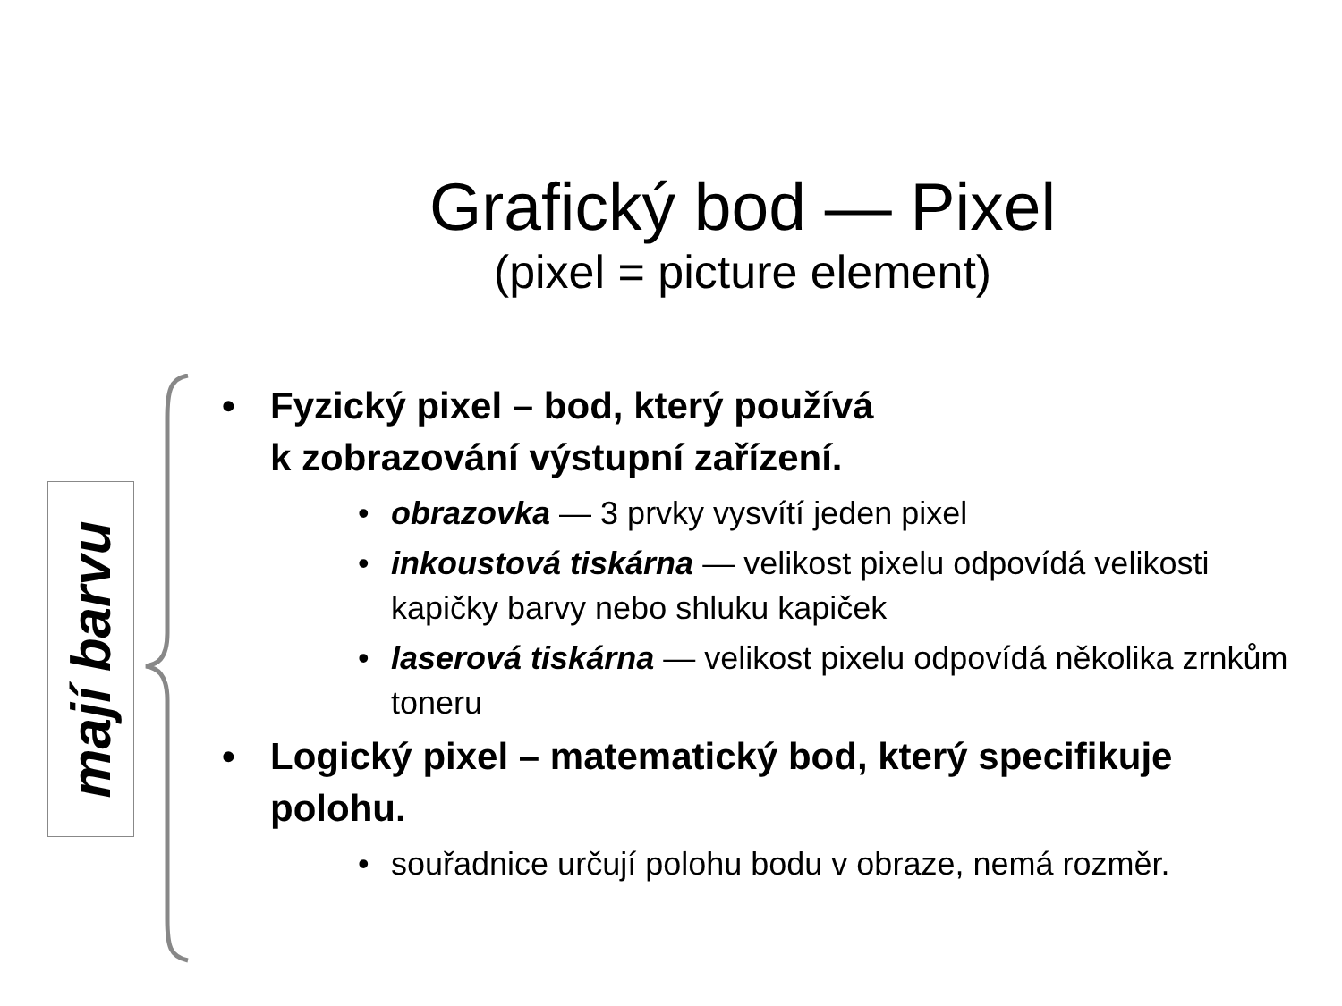Grafický bod — Pixel
(pixel = picture element)
mají barvu
• Fyzický pixel – bod, který používá
k zobrazování výstupní zařízení.
• obrazovka — 3 prvky vysvítí jeden pixel
• inkoustová tiskárna — velikost pixelu odpovídá velikosti kapičky barvy nebo shluku kapiček
• laserová tiskárna — velikost pixelu odpovídá několika zrnkům toneru
• Logický pixel – matematický bod, který specifikuje polohu.
• souřadnice určují polohu bodu v obraze, nemá rozměr.